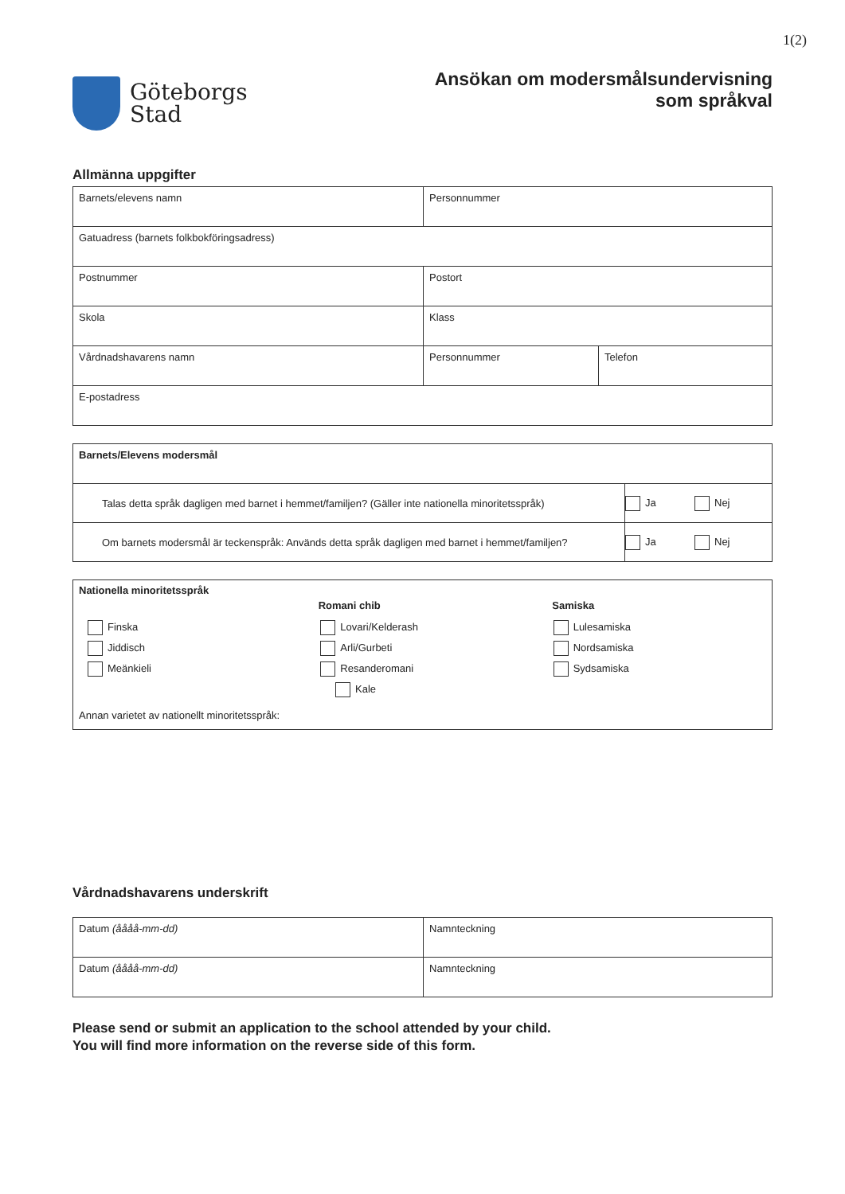1(2)
Göteborgs
Stad
Ansökan om modersmålsundervisning
som språkval
Allmänna uppgifter
| Barnets/elevens namn | Personnummer | |
| Gatuadress (barnets folkbokföringsadress) | | |
| Postnummer | Postort | |
| Skola | Klass | |
| Vårdnadshavarens namn | Personnummer | Telefon |
| E-postadress | | |
| Barnets/Elevens modersmål | | |
| Talas detta språk dagligen med barnet i hemmet/familjen? (Gäller inte nationella minoritetsspråk) | Ja | Nej |
| Om barnets modersmål är teckenspråk: Används detta språk dagligen med barnet i hemmet/familjen? | Ja | Nej |
Nationella minoritetsspråk
Romani chib Samiska
Finska Lovari/Kelderash Lulesamiska
Jiddisch Arli/Gurbeti Nordsamiska
Meänkieli Resanderomani Sydsamiska
Kale
Annan varietet av nationellt minoritetsspråk:
Vårdnadshavarens underskrift
| Datum (åååå-mm-dd) | Namnteckning |
| Datum (åååå-mm-dd) | Namnteckning |
Please send or submit an application to the school attended by your child.
You will find more information on the reverse side of this form.